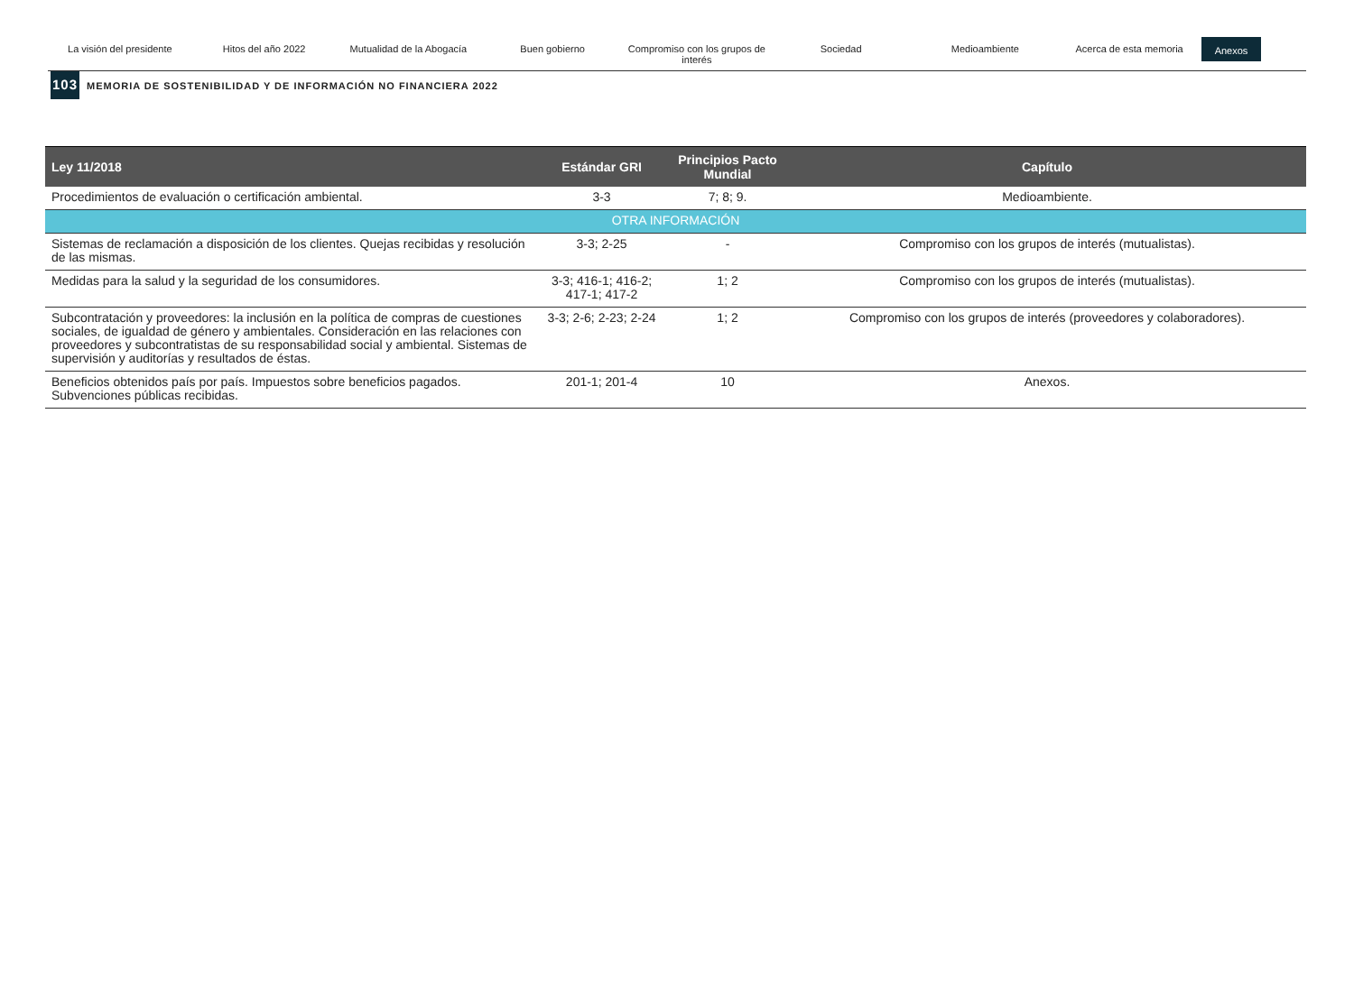La visión del presidente Hitos del año 2022 Mutualidad de la Abogacía Buen gobierno Compromiso con los grupos de interés
Sociedad Medioambiente Acerca de esta memoria
Anexos
103 MEMORIA DE SOSTENIBILIDAD Y DE INFORMACIÓN NO FINANCIERA 2022
| Ley 11/2018 | Estándar GRI | Principios Pacto Mundial | Capítulo |
| --- | --- | --- | --- |
| Procedimientos de evaluación o certificación ambiental. | 3-3 | 7; 8; 9. | Medioambiente. |
| OTRA INFORMACIÓN | | | |
| Sistemas de reclamación a disposición de los clientes. Quejas recibidas y resolución de las mismas. | 3-3; 2-25 | - | Compromiso con los grupos de interés (mutualistas). |
| Medidas para la salud y la seguridad de los consumidores. | 3-3; 416-1; 416-2; 417-1; 417-2 | 1; 2 | Compromiso con los grupos de interés (mutualistas). |
| Subcontratación y proveedores: la inclusión en la política de compras de cuestiones sociales, de igualdad de género y ambientales. Consideración en las relaciones con proveedores y subcontratistas de su responsabilidad social y ambiental. Sistemas de supervisión y auditorías y resultados de éstas. | 3-3; 2-6; 2-23; 2-24 | 1; 2 | Compromiso con los grupos de interés (proveedores y colaboradores). |
| Beneficios obtenidos país por país. Impuestos sobre beneficios pagados. Subvenciones públicas recibidas. | 201-1; 201-4 | 10 | Anexos. |